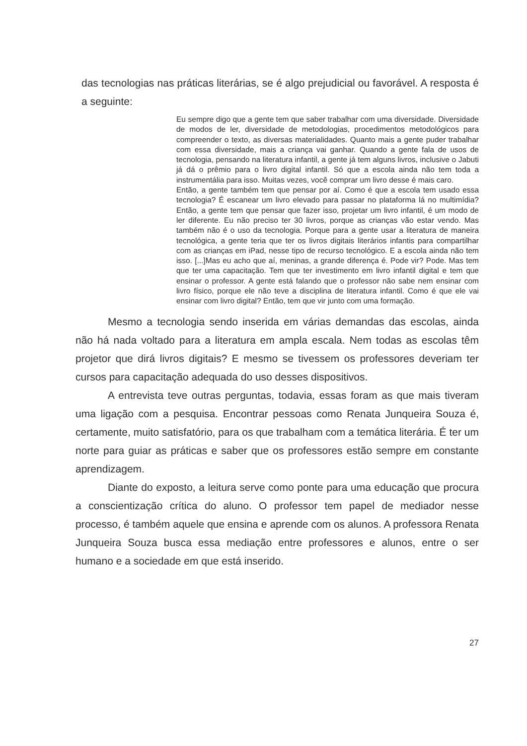das tecnologias nas práticas literárias, se é algo prejudicial ou favorável. A resposta é a seguinte:
Eu sempre digo que a gente tem que saber trabalhar com uma diversidade. Diversidade de modos de ler, diversidade de metodologias, procedimentos metodológicos para compreender o texto, as diversas materialidades. Quanto mais a gente puder trabalhar com essa diversidade, mais a criança vai ganhar. Quando a gente fala de usos de tecnologia, pensando na literatura infantil, a gente já tem alguns livros, inclusive o Jabuti já dá o prêmio para o livro digital infantil. Só que a escola ainda não tem toda a instrumentália para isso. Muitas vezes, você comprar um livro desse é mais caro.
Então, a gente também tem que pensar por aí. Como é que a escola tem usado essa tecnologia? É escanear um livro elevado para passar no plataforma lá no multimídia? Então, a gente tem que pensar que fazer isso, projetar um livro infantil, é um modo de ler diferente. Eu não preciso ter 30 livros, porque as crianças vão estar vendo. Mas também não é o uso da tecnologia. Porque para a gente usar a literatura de maneira tecnológica, a gente teria que ter os livros digitais literários infantis para compartilhar com as crianças em iPad, nesse tipo de recurso tecnológico. E a escola ainda não tem isso. [...]Mas eu acho que aí, meninas, a grande diferença é. Pode vir? Pode. Mas tem que ter uma capacitação. Tem que ter investimento em livro infantil digital e tem que ensinar o professor. A gente está falando que o professor não sabe nem ensinar com livro físico, porque ele não teve a disciplina de literatura infantil. Como é que ele vai ensinar com livro digital? Então, tem que vir junto com uma formação.
Mesmo a tecnologia sendo inserida em várias demandas das escolas, ainda não há nada voltado para a literatura em ampla escala. Nem todas as escolas têm projetor que dirá livros digitais? E mesmo se tivessem os professores deveriam ter cursos para capacitação adequada do uso desses dispositivos.
A entrevista teve outras perguntas, todavia, essas foram as que mais tiveram uma ligação com a pesquisa. Encontrar pessoas como Renata Junqueira Souza é, certamente, muito satisfatório, para os que trabalham com a temática literária. É ter um norte para guiar as práticas e saber que os professores estão sempre em constante aprendizagem.
Diante do exposto, a leitura serve como ponte para uma educação que procura a conscientização crítica do aluno. O professor tem papel de mediador nesse processo, é também aquele que ensina e aprende com os alunos. A professora Renata Junqueira Souza busca essa mediação entre professores e alunos, entre o ser humano e a sociedade em que está inserido.
27